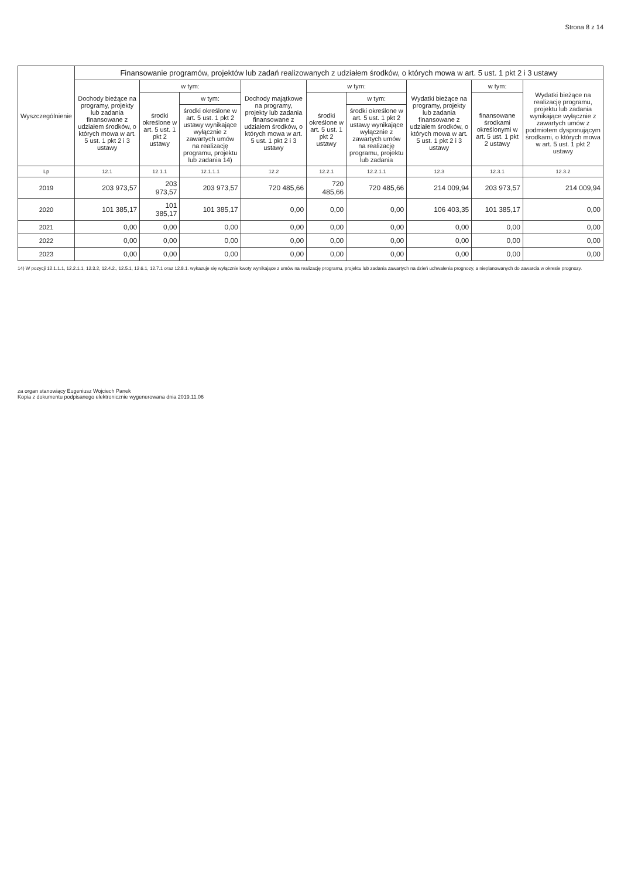Strona 8 z 14
| Wyszczególnienie | Finansowanie programów, projektów lub zadań realizowanych z udziałem środków, o których mowa w art. 5 ust. 1 pkt 2 i 3 ustawy | | | | | | | | |
| --- | --- | --- | --- | --- | --- | --- | --- | --- | --- |
| | Dochody bieżące na programy, projekty lub zadania finansowane z udziałem środków, o których mowa w art. 5 ust. 1 pkt 2 i 3 ustawy | w tym: | | Dochody majątkowe na programy, projekty lub zadania finansowane z udziałem środków, o których mowa w art. 5 ust. 1 pkt 2 i 3 ustawy | w tym: | | Wydatki bieżące na programy, projekty lub zadania finansowane z udziałem środków, o których mowa w art. 5 ust. 1 pkt 2 i 3 ustawy | w tym: | Wydatki bieżące na realizację programu, projektu lub zadania wynikające wyłącznie z zawartych umów z podmiotem dysponującym środkami, o których mowa w art. 5 ust. 1 pkt 2 ustawy |
| | | środki określone w art. 5 ust. 1 pkt 2 ustawy | w tym: | | środki określone w art. 5 ust. 1 pkt 2 ustawy | w tym: | | finansowane środkami określonymi w art. 5 ust. 1 pkt 2 ustawy | |
| | | | środki określone w art. 5 ust. 1 pkt 2 ustawy wynikające wyłącznie z zawartych umów na realizację programu, projektu lub zadania 14) | | | środki określone w art. 5 ust. 1 pkt 2 ustawy wynikające wyłącznie z zawartych umów na realizację programu, projektu lub zadania | | | |
| Lp | 12.1 | 12.1.1 | 12.1.1.1 | 12.2 | 12.2.1 | 12.2.1.1 | 12.3 | 12.3.1 | 12.3.2 |
| 2019 | 203 973,57 | 203 973,57 | 203 973,57 | 720 485,66 | 720 485,66 | 720 485,66 | 214 009,94 | 203 973,57 | 214 009,94 |
| 2020 | 101 385,17 | 101 385,17 | 101 385,17 | 0,00 | 0,00 | 0,00 | 106 403,35 | 101 385,17 | 0,00 |
| 2021 | 0,00 | 0,00 | 0,00 | 0,00 | 0,00 | 0,00 | 0,00 | 0,00 | 0,00 |
| 2022 | 0,00 | 0,00 | 0,00 | 0,00 | 0,00 | 0,00 | 0,00 | 0,00 | 0,00 |
| 2023 | 0,00 | 0,00 | 0,00 | 0,00 | 0,00 | 0,00 | 0,00 | 0,00 | 0,00 |
14) W pozycji 12.1.1.1, 12.2.1.1, 12.3.2, 12.4.2., 12.5.1, 12.6.1, 12.7.1 oraz 12.8.1. wykazuje się wyłącznie kwoty wynikające z umów na realizację programu, projektu lub zadania zawartych na dzień uchwalenia prognozy, a nieplanowanych do zawarcia w okresie prognozy.
za organ stanowiący Eugeniusz Wojciech Panek
Kopia z dokumentu podpisanego elektronicznie wygenerowana dnia 2019.11.06